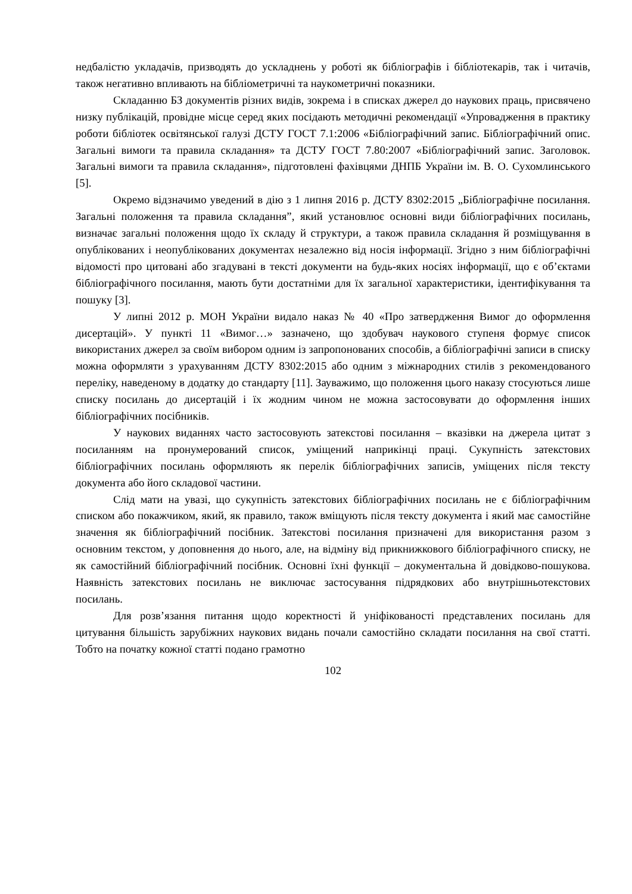недбалістю укладачів, призводять до ускладнень у роботі як бібліографів і бібліотекарів, так і читачів, також негативно впливають на бібліометричні та наукометричні показники.
Складанню БЗ документів різних видів, зокрема і в списках джерел до наукових праць, присвячено низку публікацій, провідне місце серед яких посідають методичні рекомендації «Упровадження в практику роботи бібліотек освітянської галузі ДСТУ ГОСТ 7.1:2006 «Бібліографічний запис. Бібліографічний опис. Загальні вимоги та правила складання» та ДСТУ ГОСТ 7.80:2007 «Бібліографічний запис. Заголовок. Загальні вимоги та правила складання», підготовлені фахівцями ДНПБ України ім. В. О. Сухомлинського [5].
Окремо відзначимо уведений в дію з 1 липня 2016 р. ДСТУ 8302:2015 „Бібліографічне посилання. Загальні положення та правила складання”, який установлює основні види бібліографічних посилань, визначає загальні положення щодо їх складу й структури, а також правила складання й розміщування в опублікованих і неопублікованих документах незалежно від носія інформації. Згідно з ним бібліографічні відомості про цитовані або згадувані в тексті документи на будь-яких носіях інформації, що є об’єктами бібліографічного посилання, мають бути достатніми для їх загальної характеристики, ідентифікування та пошуку [3].
У липні 2012 р. МОН України видало наказ № 40 «Про затвердження Вимог до оформлення дисертацій». У пункті 11 «Вимог…» зазначено, що здобувач наукового ступеня формує список використаних джерел за своїм вибором одним із запропонованих способів, а бібліографічні записи в списку можна оформляти з урахуванням ДСТУ 8302:2015 або одним з міжнародних стилів з рекомендованого переліку, наведеному в додатку до стандарту [11]. Зауважимо, що положення цього наказу стосуються лише списку посилань до дисертацій і їх жодним чином не можна застосовувати до оформлення інших бібліографічних посібників.
У наукових виданнях часто застосовують затекстові посилання – вказівки на джерела цитат з посиланням на пронумерований список, уміщений наприкінці праці. Сукупність затекстових бібліографічних посилань оформляють як перелік бібліографічних записів, уміщених після тексту документа або його складової частини.
Слід мати на увазі, що сукупність затекстових бібліографічних посилань не є бібліографічним списком або покажчиком, який, як правило, також вміщують після тексту документа і який має самостійне значення як бібліографічний посібник. Затекстові посилання призначені для використання разом з основним текстом, у доповнення до нього, але, на відміну від прикнижкового бібліографічного списку, не як самостійний бібліографічний посібник. Основні їхні функції – документальна й довідково-пошукова. Наявність затекстових посилань не виключає застосування підрядкових або внутрішньотекстових посилань.
Для розв’язання питання щодо коректності й уніфікованості представлених посилань для цитування більшість зарубіжних наукових видань почали самостійно складати посилання на свої статті. Тобто на початку кожної статті подано грамотно
102